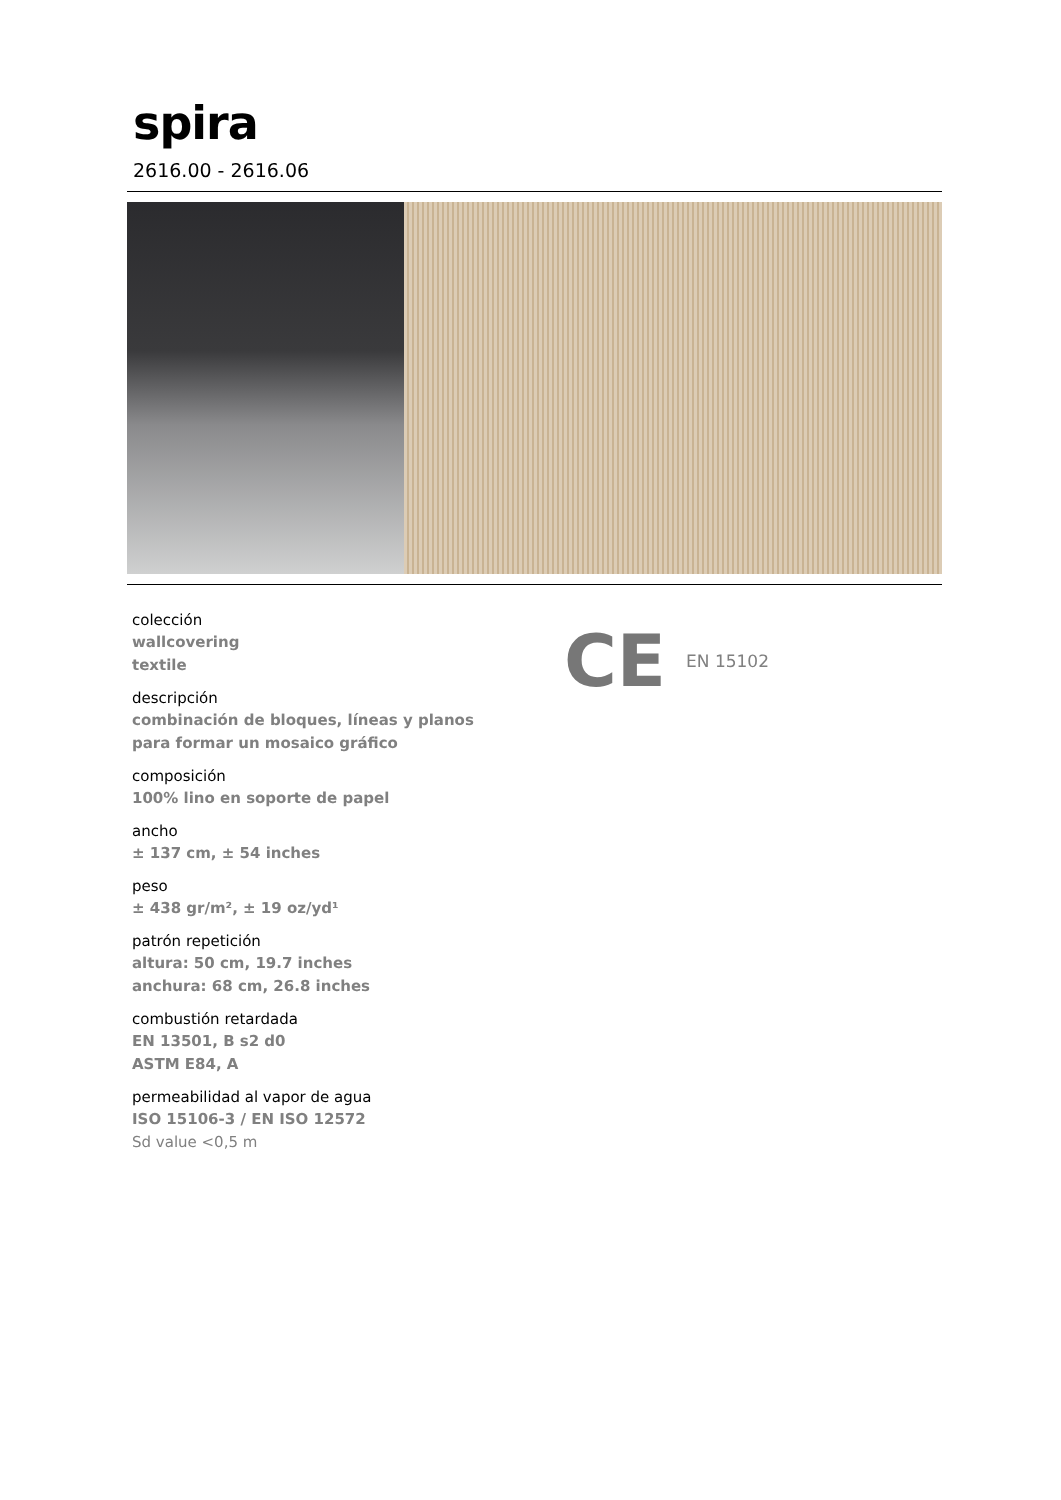spira
2616.00 - 2616.06
colección
wallcovering
textile
descripción
combinación de bloques, líneas y planos
para formar un mosaico gráfico
composición
100% lino en soporte de papel
ancho
± 137 cm, ± 54 inches
peso
± 438 gr/m², ± 19 oz/yd¹
patrón repetición
altura: 50 cm, 19.7 inches
anchura: 68 cm, 26.8 inches
combustión retardada
EN 13501, B s2 d0
ASTM E84, A
permeabilidad al vapor de agua
ISO 15106-3 / EN ISO 12572
Sd value <0,5 m
CE EN 15102